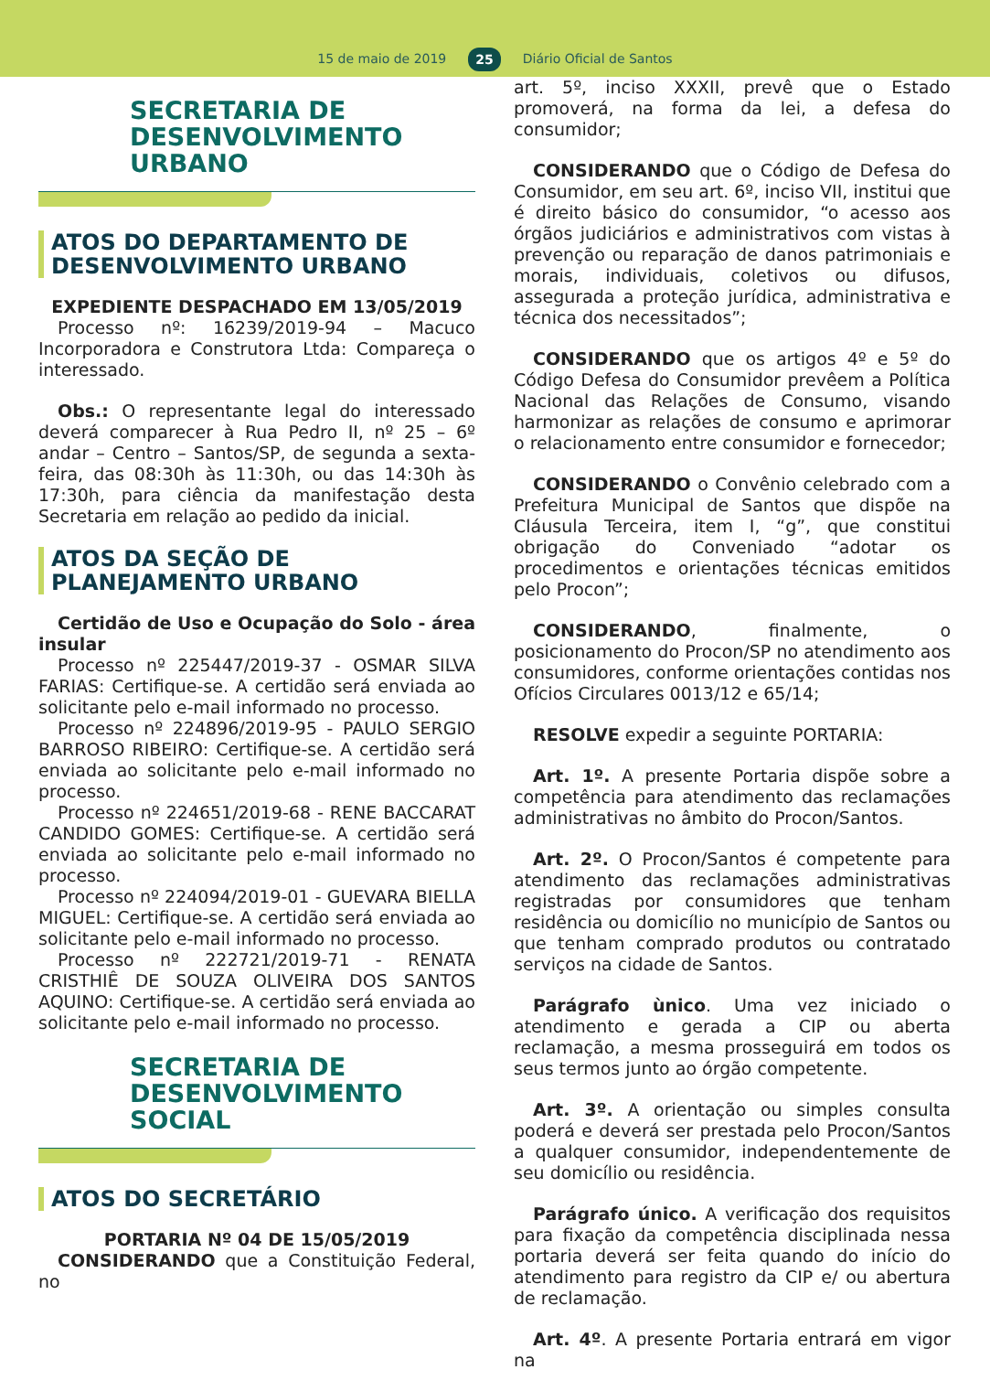15 de maio de 2019
25
Diário Oficial de Santos
SECRETARIA DE DESENVOLVIMENTO URBANO
ATOS DO DEPARTAMENTO DE DESENVOLVIMENTO URBANO
EXPEDIENTE DESPACHADO EM 13/05/2019
Processo nº: 16239/2019-94 – Macuco Incorporadora e Construtora Ltda: Compareça o interessado.
Obs.: O representante legal do interessado deverá comparecer à Rua Pedro II, nº 25 – 6º andar – Centro – Santos/SP, de segunda a sexta-feira, das 08:30h às 11:30h, ou das 14:30h às 17:30h, para ciência da manifestação desta Secretaria em relação ao pedido da inicial.
ATOS DA SEÇÃO DE PLANEJAMENTO URBANO
Certidão de Uso e Ocupação do Solo - área insular
Processo nº 225447/2019-37 - OSMAR SILVA FARIAS: Certifique-se. A certidão será enviada ao solicitante pelo e-mail informado no processo.
Processo nº 224896/2019-95 - PAULO SERGIO BARROSO RIBEIRO: Certifique-se. A certidão será enviada ao solicitante pelo e-mail informado no processo.
Processo nº 224651/2019-68 - RENE BACCARAT CANDIDO GOMES: Certifique-se. A certidão será enviada ao solicitante pelo e-mail informado no processo.
Processo nº 224094/2019-01 - GUEVARA BIELLA MIGUEL: Certifique-se. A certidão será enviada ao solicitante pelo e-mail informado no processo.
Processo nº 222721/2019-71 - RENATA CRISTHIÊ DE SOUZA OLIVEIRA DOS SANTOS AQUINO: Certifique-se. A certidão será enviada ao solicitante pelo e-mail informado no processo.
SECRETARIA DE DESENVOLVIMENTO SOCIAL
ATOS DO SECRETÁRIO
PORTARIA Nº 04 DE 15/05/2019
CONSIDERANDO que a Constituição Federal, no
art. 5º, inciso XXXII, prevê que o Estado promoverá, na forma da lei, a defesa do consumidor;
CONSIDERANDO que o Código de Defesa do Consumidor, em seu art. 6º, inciso VII, institui que é direito básico do consumidor, “o acesso aos órgãos judiciários e administrativos com vistas à prevenção ou reparação de danos patrimoniais e morais, individuais, coletivos ou difusos, assegurada a proteção jurídica, administrativa e técnica dos necessitados”;
CONSIDERANDO que os artigos 4º e 5º do Código Defesa do Consumidor prevêem a Política Nacional das Relações de Consumo, visando harmonizar as relações de consumo e aprimorar o relacionamento entre consumidor e fornecedor;
CONSIDERANDO o Convênio celebrado com a Prefeitura Municipal de Santos que dispõe na Cláusula Terceira, item I, “g”, que constitui obrigação do Conveniado “adotar os procedimentos e orientações técnicas emitidos pelo Procon”;
CONSIDERANDO, finalmente, o posicionamento do Procon/SP no atendimento aos consumidores, conforme orientações contidas nos Ofícios Circulares 0013/12 e 65/14;
RESOLVE expedir a seguinte PORTARIA:
Art. 1º. A presente Portaria dispõe sobre a competência para atendimento das reclamações administrativas no âmbito do Procon/Santos.
Art. 2º. O Procon/Santos é competente para atendimento das reclamações administrativas registradas por consumidores que tenham residência ou domicílio no município de Santos ou que tenham comprado produtos ou contratado serviços na cidade de Santos.
Parágrafo ùnico. Uma vez iniciado o atendimento e gerada a CIP ou aberta reclamação, a mesma prosseguirá em todos os seus termos junto ao órgão competente.
Art. 3º. A orientação ou simples consulta poderá e deverá ser prestada pelo Procon/Santos a qualquer consumidor, independentemente de seu domicílio ou residência.
Parágrafo único. A verificação dos requisitos para fixação da competência disciplinada nessa portaria deverá ser feita quando do início do atendimento para registro da CIP e/ ou abertura de reclamação.
Art. 4º. A presente Portaria entrará em vigor na